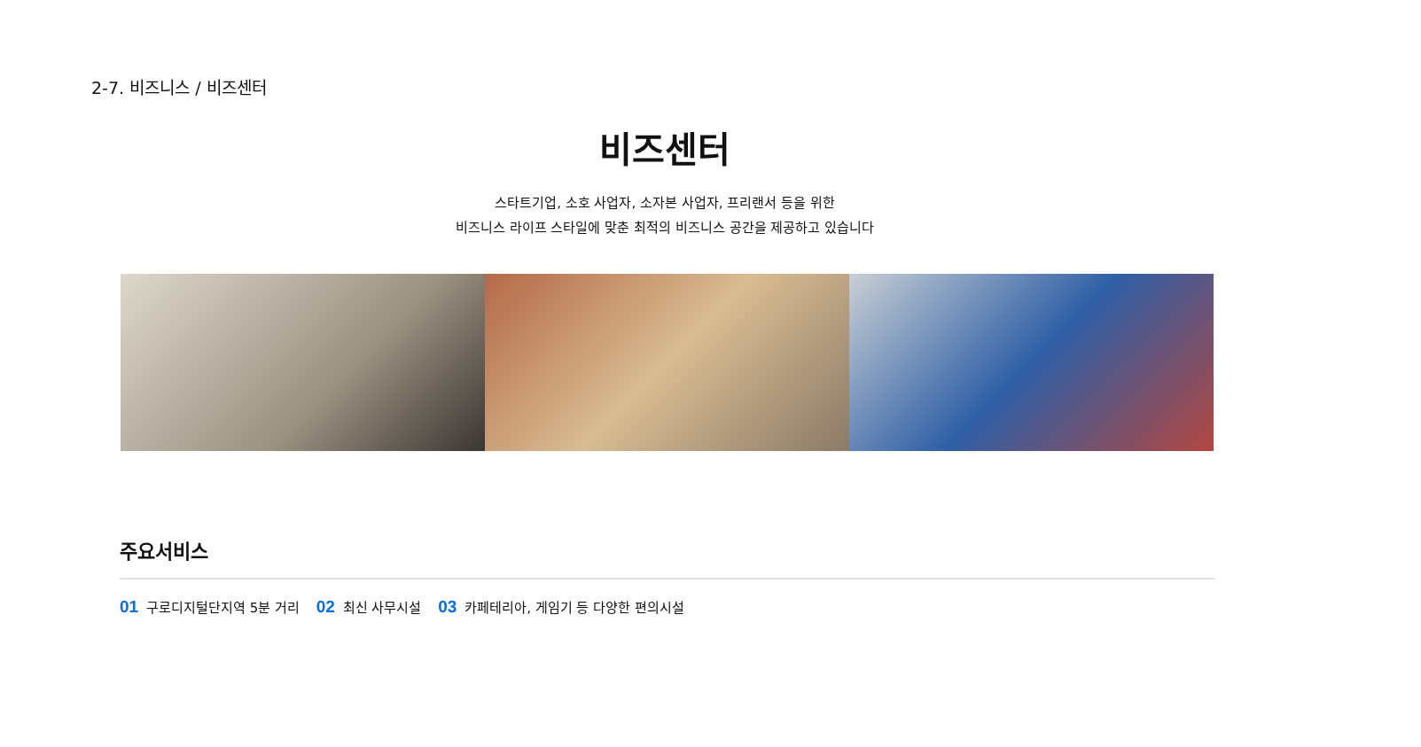2-7. 비즈니스 / 비즈센터
비즈센터
스타트기업, 소호 사업자, 소자본 사업자, 프리랜서 등을 위한
비즈니스 라이프 스타일에 맞춘 최적의 비즈니스 공간을 제공하고 있습니다
주요서비스
01 구로디지털단지역 5분 거리 02 최신 사무시설 03 카페테리아, 게임기 등 다양한 편의시설